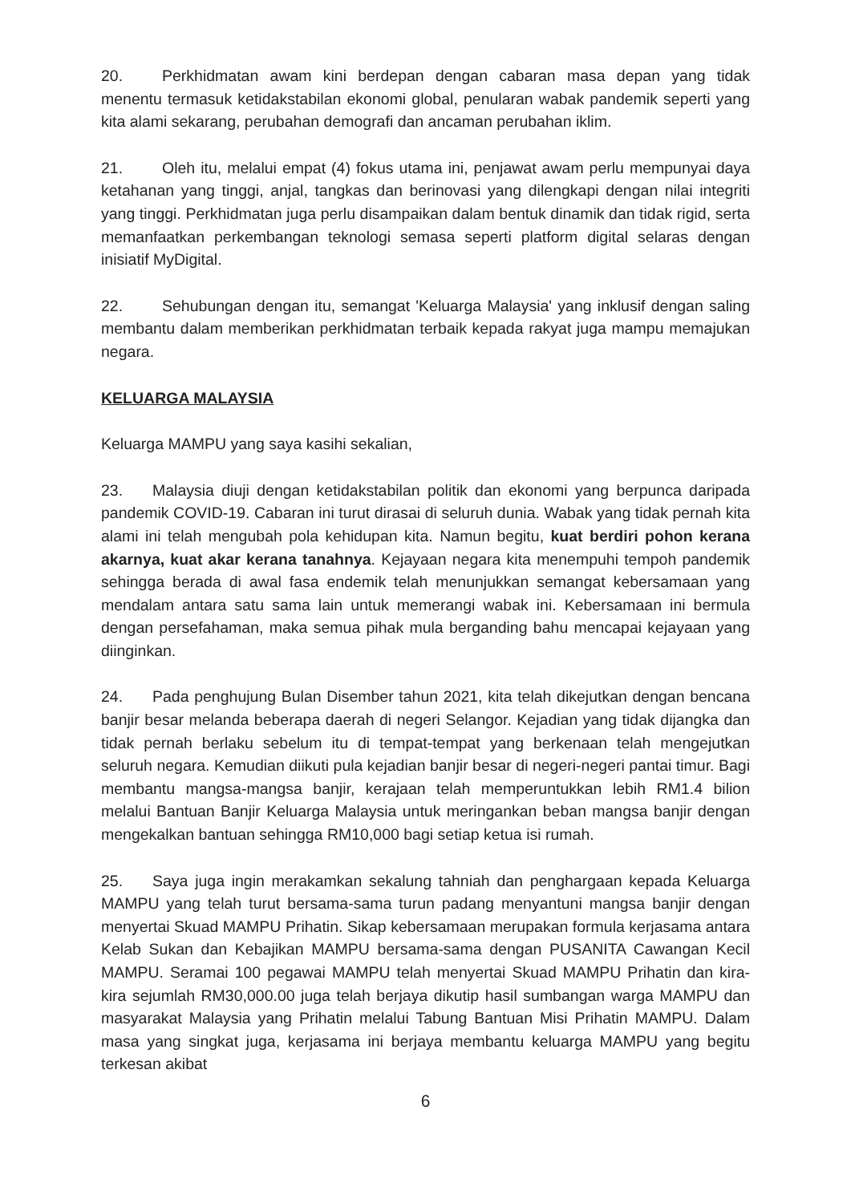20. Perkhidmatan awam kini berdepan dengan cabaran masa depan yang tidak menentu termasuk ketidakstabilan ekonomi global, penularan wabak pandemik seperti yang kita alami sekarang, perubahan demografi dan ancaman perubahan iklim.
21. Oleh itu, melalui empat (4) fokus utama ini, penjawat awam perlu mempunyai daya ketahanan yang tinggi, anjal, tangkas dan berinovasi yang dilengkapi dengan nilai integriti yang tinggi. Perkhidmatan juga perlu disampaikan dalam bentuk dinamik dan tidak rigid, serta memanfaatkan perkembangan teknologi semasa seperti platform digital selaras dengan inisiatif MyDigital.
22. Sehubungan dengan itu, semangat 'Keluarga Malaysia' yang inklusif dengan saling membantu dalam memberikan perkhidmatan terbaik kepada rakyat juga mampu memajukan negara.
KELUARGA MALAYSIA
Keluarga MAMPU yang saya kasihi sekalian,
23. Malaysia diuji dengan ketidakstabilan politik dan ekonomi yang berpunca daripada pandemik COVID-19. Cabaran ini turut dirasai di seluruh dunia. Wabak yang tidak pernah kita alami ini telah mengubah pola kehidupan kita. Namun begitu, kuat berdiri pohon kerana akarnya, kuat akar kerana tanahnya. Kejayaan negara kita menempuhi tempoh pandemik sehingga berada di awal fasa endemik telah menunjukkan semangat kebersamaan yang mendalam antara satu sama lain untuk memerangi wabak ini. Kebersamaan ini bermula dengan persefahaman, maka semua pihak mula berganding bahu mencapai kejayaan yang diinginkan.
24. Pada penghujung Bulan Disember tahun 2021, kita telah dikejutkan dengan bencana banjir besar melanda beberapa daerah di negeri Selangor. Kejadian yang tidak dijangka dan tidak pernah berlaku sebelum itu di tempat-tempat yang berkenaan telah mengejutkan seluruh negara. Kemudian diikuti pula kejadian banjir besar di negeri-negeri pantai timur. Bagi membantu mangsa-mangsa banjir, kerajaan telah memperuntukkan lebih RM1.4 bilion melalui Bantuan Banjir Keluarga Malaysia untuk meringankan beban mangsa banjir dengan mengekalkan bantuan sehingga RM10,000 bagi setiap ketua isi rumah.
25. Saya juga ingin merakamkan sekalung tahniah dan penghargaan kepada Keluarga MAMPU yang telah turut bersama-sama turun padang menyantuni mangsa banjir dengan menyertai Skuad MAMPU Prihatin. Sikap kebersamaan merupakan formula kerjasama antara Kelab Sukan dan Kebajikan MAMPU bersama-sama dengan PUSANITA Cawangan Kecil MAMPU. Seramai 100 pegawai MAMPU telah menyertai Skuad MAMPU Prihatin dan kira-kira sejumlah RM30,000.00 juga telah berjaya dikutip hasil sumbangan warga MAMPU dan masyarakat Malaysia yang Prihatin melalui Tabung Bantuan Misi Prihatin MAMPU. Dalam masa yang singkat juga, kerjasama ini berjaya membantu keluarga MAMPU yang begitu terkesan akibat
6